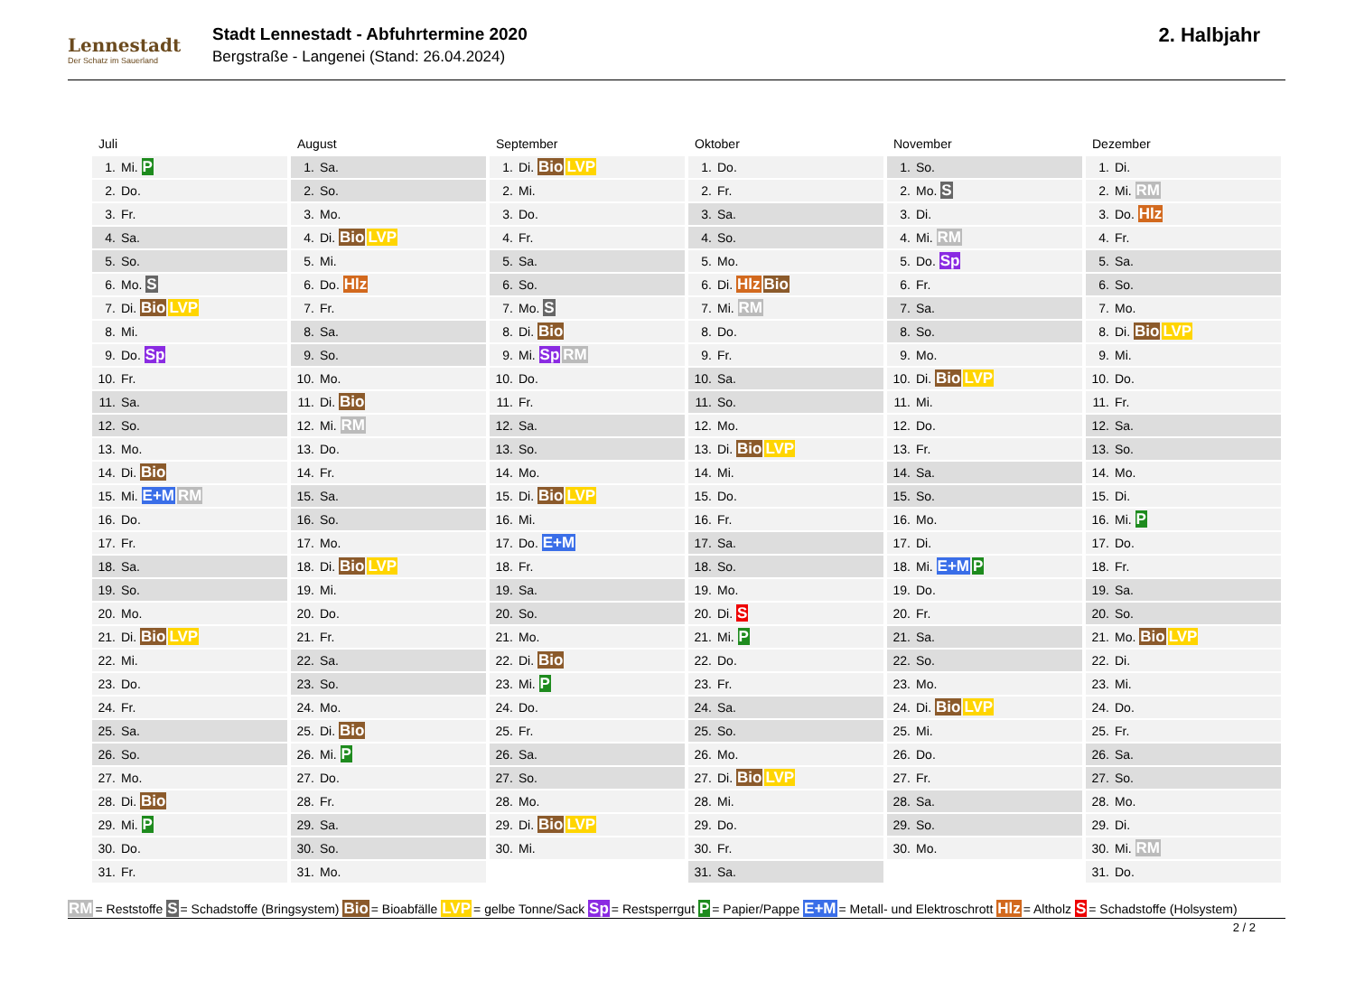Lennestadt
Der Schatz im Sauerland
Stadt Lennestadt - Abfuhrtermine 2020
Bergstraße - Langenei (Stand: 26.04.2024)
2. Halbjahr
Juli
| 1. | Mi. P |
| 2. | Do. |
| 3. | Fr. |
| 4. | Sa. |
| 5. | So. |
| 6. | Mo. S |
| 7. | Di. Bio LVP |
| 8. | Mi. |
| 9. | Do. Sp |
| 10. | Fr. |
| 11. | Sa. |
| 12. | So. |
| 13. | Mo. |
| 14. | Di. Bio |
| 15. | Mi. E+M RM |
| 16. | Do. |
| 17. | Fr. |
| 18. | Sa. |
| 19. | So. |
| 20. | Mo. |
| 21. | Di. Bio LVP |
| 22. | Mi. |
| 23. | Do. |
| 24. | Fr. |
| 25. | Sa. |
| 26. | So. |
| 27. | Mo. |
| 28. | Di. Bio |
| 29. | Mi. P |
| 30. | Do. |
| 31. | Fr. |
August
| 1. | Sa. |
| 2. | So. |
| 3. | Mo. |
| 4. | Di. Bio LVP |
| 5. | Mi. |
| 6. | Do. Hlz |
| 7. | Fr. |
| 8. | Sa. |
| 9. | So. |
| 10. | Mo. |
| 11. | Di. Bio |
| 12. | Mi. RM |
| 13. | Do. |
| 14. | Fr. |
| 15. | Sa. |
| 16. | So. |
| 17. | Mo. |
| 18. | Di. Bio LVP |
| 19. | Mi. |
| 20. | Do. |
| 21. | Fr. |
| 22. | Sa. |
| 23. | So. |
| 24. | Mo. |
| 25. | Di. Bio |
| 26. | Mi. P |
| 27. | Do. |
| 28. | Fr. |
| 29. | Sa. |
| 30. | So. |
| 31. | Mo. |
September
| 1. | Di. Bio LVP |
| 2. | Mi. |
| 3. | Do. |
| 4. | Fr. |
| 5. | Sa. |
| 6. | So. |
| 7. | Mo. S |
| 8. | Di. Bio |
| 9. | Mi. Sp RM |
| 10. | Do. |
| 11. | Fr. |
| 12. | Sa. |
| 13. | So. |
| 14. | Mo. |
| 15. | Di. Bio LVP |
| 16. | Mi. |
| 17. | Do. E+M |
| 18. | Fr. |
| 19. | Sa. |
| 20. | So. |
| 21. | Mo. |
| 22. | Di. Bio |
| 23. | Mi. P |
| 24. | Do. |
| 25. | Fr. |
| 26. | Sa. |
| 27. | So. |
| 28. | Mo. |
| 29. | Di. Bio LVP |
| 30. | Mi. |
Oktober
| 1. | Do. |
| 2. | Fr. |
| 3. | Sa. |
| 4. | So. |
| 5. | Mo. |
| 6. | Di. Hlz Bio |
| 7. | Mi. RM |
| 8. | Do. |
| 9. | Fr. |
| 10. | Sa. |
| 11. | So. |
| 12. | Mo. |
| 13. | Di. Bio LVP |
| 14. | Mi. |
| 15. | Do. |
| 16. | Fr. |
| 17. | Sa. |
| 18. | So. |
| 19. | Mo. |
| 20. | Di. S |
| 21. | Mi. P |
| 22. | Do. |
| 23. | Fr. |
| 24. | Sa. |
| 25. | So. |
| 26. | Mo. |
| 27. | Di. Bio LVP |
| 28. | Mi. |
| 29. | Do. |
| 30. | Fr. |
| 31. | Sa. |
November
| 1. | So. |
| 2. | Mo. S |
| 3. | Di. |
| 4. | Mi. RM |
| 5. | Do. Sp |
| 6. | Fr. |
| 7. | Sa. |
| 8. | So. |
| 9. | Mo. |
| 10. | Di. Bio LVP |
| 11. | Mi. |
| 12. | Do. |
| 13. | Fr. |
| 14. | Sa. |
| 15. | So. |
| 16. | Mo. |
| 17. | Di. |
| 18. | Mi. E+M P |
| 19. | Do. |
| 20. | Fr. |
| 21. | Sa. |
| 22. | So. |
| 23. | Mo. |
| 24. | Di. Bio LVP |
| 25. | Mi. |
| 26. | Do. |
| 27. | Fr. |
| 28. | Sa. |
| 29. | So. |
| 30. | Mo. |
Dezember
| 1. | Di. |
| 2. | Mi. RM |
| 3. | Do. Hlz |
| 4. | Fr. |
| 5. | Sa. |
| 6. | So. |
| 7. | Mo. |
| 8. | Di. Bio LVP |
| 9. | Mi. |
| 10. | Do. |
| 11. | Fr. |
| 12. | Sa. |
| 13. | So. |
| 14. | Mo. |
| 15. | Di. |
| 16. | Mi. P |
| 17. | Do. |
| 18. | Fr. |
| 19. | Sa. |
| 20. | So. |
| 21. | Mo. Bio LVP |
| 22. | Di. |
| 23. | Mi. |
| 24. | Do. |
| 25. | Fr. |
| 26. | Sa. |
| 27. | So. |
| 28. | Mo. |
| 29. | Di. |
| 30. | Mi. RM |
| 31. | Do. |
RM = Reststoffe S = Schadstoffe (Bringsystem) Bio = Bioabfälle LVP = gelbe Tonne/Sack Sp = Restsperrgut P = Papier/Pappe E+M = Metall- und Elektroschrott Hlz = Altholz S = Schadstoffe (Holsystem)
2 / 2